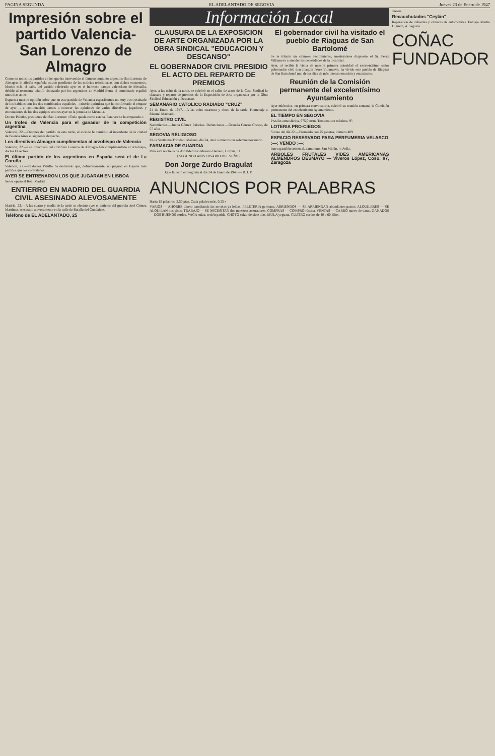PAGINA SEGUNDA EL ADELANTADO DE SEGOVIA Jueves 23 de Enero de 1947
Impresión sobre el partido Valencia-San Lorenzo de Almagro
Como en todos los partidos en los que ha intervenido el famoso conjunto argentino San Lorenzo de Almagro, la afición española estuvo pendiente de las noticias relacionadas con dichos encuentros. Mucho más, si cabe, del partido celebrado ayer en el hermoso campo valenciano de Mestalla, debido al resonante triunfo alcanzado por los argentinos en Madrid frente al combinado español unos días antes.
Expuesta nuestra opinión sobre que en este partido de Valencia esperábamos un muy otro resultado de los habidos con los dos combinados españoles—criterio optimista que ha confirmado el empate de ayer—, a continuación damos a conocer las opiniones de varios directivos, jugadores y entrenadores de los dos equipos actores ayer en la jornada de Mestalla.
Doctor Peluffo, presidente del San Lorenzo: «Todo queda como estaba. Esta vez se ha empatado.»
Un trofeo de Valencia para el ganador de la competición argentina
Valencia, 22.—Después del partido de esta tarde, el alcalde ha remitido al intendente de la ciudad de Buenos Aires el siguiente despacho.
Los directivos Almagro cumplimentan al arzobispo de Valencia
Valencia, 22.—Los directivos del club San Lorenzo de Almagro han cumplimentado al arzobispo, doctor Olaechea.
El último partido de los argentinos en España será el de La Coruña
Valencia, 22.—El doctor Peluffo ha declarado que, definitivamente, no jugarán en España más partidos que los contratados.
AYER SE ENTRENARON LOS QUE JUGARAN EN LISBOA
Se les opuso el Real Madrid
ENTIERRO EN MADRID DEL GUARDIA CIVIL ASESINADO ALEVOSAMENTE
Madrid, 23.—A las cuatro y media de la tarde se efectuó ayer el entierro del guardia José Gómez Martínez, asesinado alevosamente en la calle de Batalla del Guadalete.
Teléfono de EL ADELANTADO, 25
Información Local
CLAUSURA DE LA EXPOSICION DE ARTE ORGANIZADA POR LA OBRA SINDICAL "EDUCACION Y DESCANSO"
EL GOBERNADOR CIVIL PRESIDIO EL ACTO DEL REPARTO DE PREMIOS
Ayer, a las ocho de la tarde, se celebró en el salón de actos de la Casa Sindical la clausura y reparto de premios de la Exposición de Arte organizada por la Obra Sindical Educación y Descanso.
SEMANARIO CATOLICO RADIADO "CRUZ"
24 de Enero de 1947.—A las ocho cuarenta y cinco de la tarde: Homenaje a Manuel Machado.
REGISTRO CIVIL
Nacimientos.—Juana Gómez Palacios. Defunciones.—Orencia Cerezo Crespo, de 57 años.
SEGOVIA RELIGIOSO
En la Santísima Trinidad. Mañana, día 24, dará comienzo un solemne novenario.
FARMACIA DE GUARDIA
Para esta noche la de don Ildefonso Moreno Herrero, Corpus, 11.
† SEGUNDO ANIVERSARIO DEL SEÑOR
Don Jorge Zurdo Bragulat
Que falleció en Segovia el día 24 de Enero de 1945 — R. I. P.
El gobernador civil ha visitado el pueblo de Riaguas de San Bartolomé
Se le tributó un caluroso recibimiento, mostrándose dispuesto el Sr. Pérez Villanueva a atender las necesidades de la localidad.
Ayer, al recibir la visita de nuestra primera autoridad el excelentísimo señor gobernador civil don Joaquín Pérez Villanueva, ha vivido este pueblo de Riaguas de San Bartolomé uno de los días de más intensa emoción y entusiasmo.
Reunión de la Comisión permanente del excelentísimo Ayuntamiento
Ayer miércoles, en primera convocatoria, celebró su reunión semanal la Comisión permanente del excelentísimo Ayuntamiento.
EL TIEMPO EN SEGOVIA
Presión atmosférica, 675,0 m/m. Temperatura máxima, 9°.
LOTERIA PRO-CIEGOS
Sorteo del día 22.—Premiado con 25 pesetas, número 409.
ESPACIO RESERVADO PARA PERFUMERIA VELASCO
:—: VENDO :—:
burro garañón semental, zamorano. San Millán, 4, Avila.
ARBOLES FRUTALES VIDES AMERICANAS ALMENDROS DESMAYO — Viveros López, Coso, 87, Zaragoza
ANUNCIOS POR PALABRAS
Hasta 15 palabras, 2,50 ptas. Cada palabra más, 0,25 »
VARIOS — AHORRE dinero cambiando las novelas ya leídas. PELETERIA germana. ARRIENDOS — SE ARRIENDAN abundantes pastos. ALQUILERES — SE ALQUILAN dos pisos. TRABAJO — SE NECESITAN dos maestros aserradores. COMPRAS — COMPRO rústica. VENTAS — CARRO nuevo de varas. GANADOS — DOS BUENOS cerdos. VACA suiza, recién parida. CHOTO suizo de siete días. MULA yeguata. CUATRO cerdos de 40 a 60 kilos.
Jueves
Recauchutados "Ceylán"
Reparación de cubiertas y cámaras de automóviles. Eulogio Martín Higuera, 4. Segovia.
COÑAC FUNDADOR